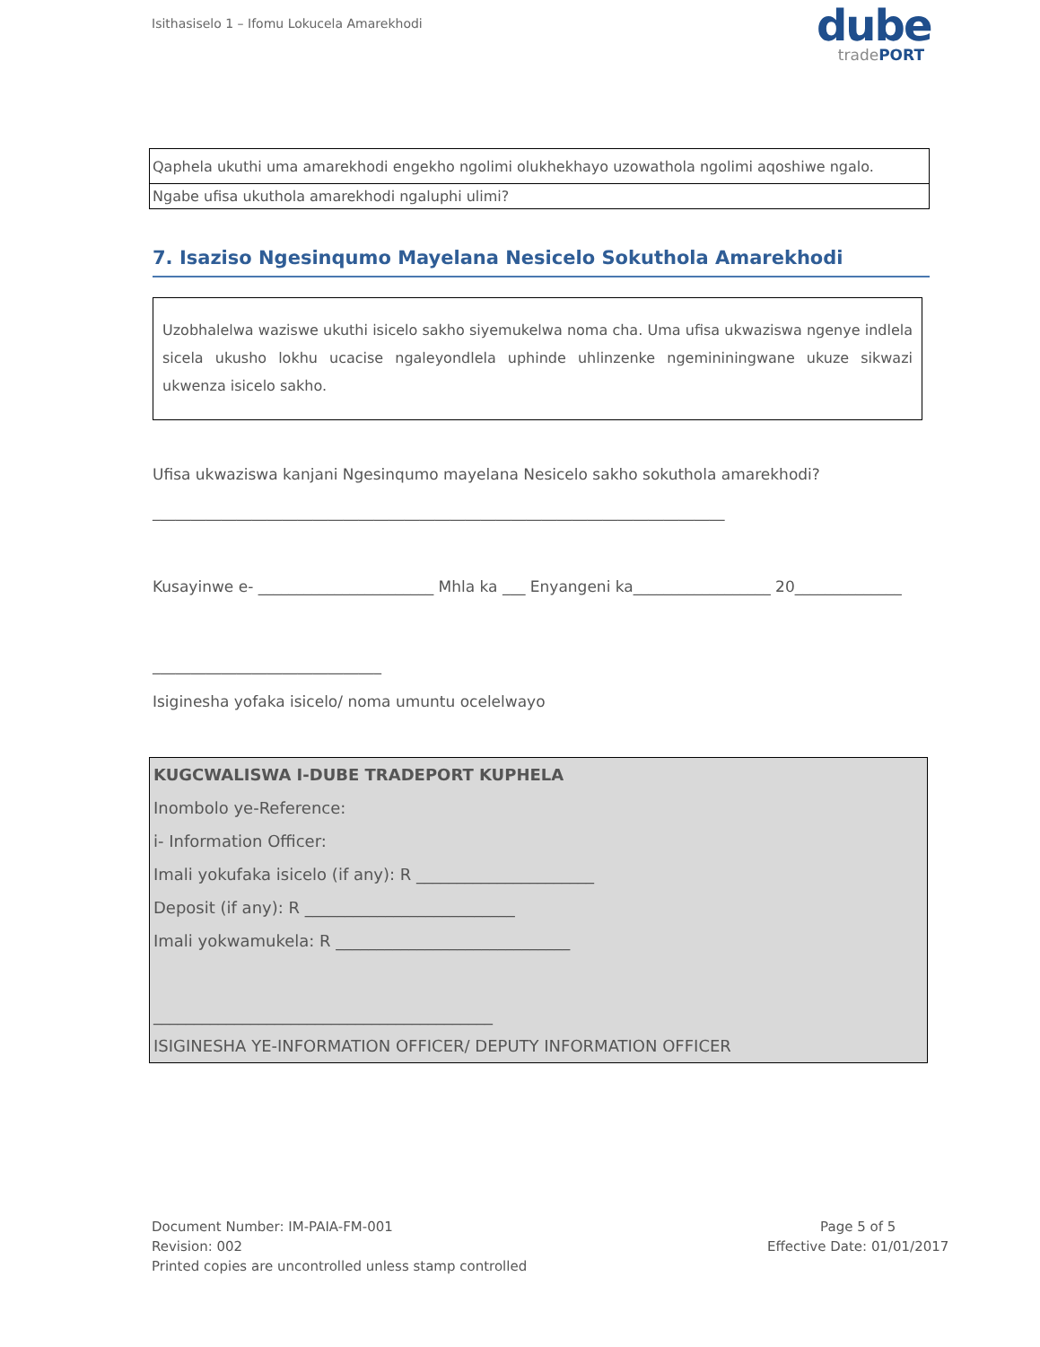Isithasiselo 1 – Ifomu Lokucela Amarekhodi
dube
tradePORT
| Qaphela ukuthi uma amarekhodi engekho ngolimi olukhekhayo uzowathola ngolimi aqoshiwe ngalo. |
| Ngabe ufisa ukuthola amarekhodi ngaluphi ulimi? |
7. Isaziso Ngesinqumo Mayelana Nesicelo Sokuthola Amarekhodi
Uzobhalelwa waziswe ukuthi isicelo sakho siyemukelwa noma cha. Uma ufisa ukwaziswa ngenye indlela sicela ukusho lokhu ucacise ngaleyondlela uphinde uhlinzenke ngemininingwane ukuze sikwazi ukwenza isicelo sakho.
Ufisa ukwaziswa kanjani Ngesinqumo mayelana Nesicelo sakho sokuthola amarekhodi?
___________________________________________________________________________
Kusayinwe e- _______________________ Mhla ka ___ Enyangeni ka__________________ 20______________
______________________________
Isiginesha yofaka isicelo/ noma umuntu ocelelwayo
| KUGCWALISWA I-DUBE TRADEPORT KUPHELA |
| Inombolo ye-Reference: |
| i- Information Officer: |
| Imali yokufaka isicelo (if any): R ______________________ |
| Deposit (if any): R __________________________ |
| Imali yokwamukela: R _____________________________ |
| __________________________________________ |
| ISIGINESHA YE-INFORMATION OFFICER/ DEPUTY INFORMATION OFFICER |
Document Number: IM-PAIA-FM-001
Revision: 002
Printed copies are uncontrolled unless stamp controlled
Page 5 of 5
Effective Date: 01/01/2017